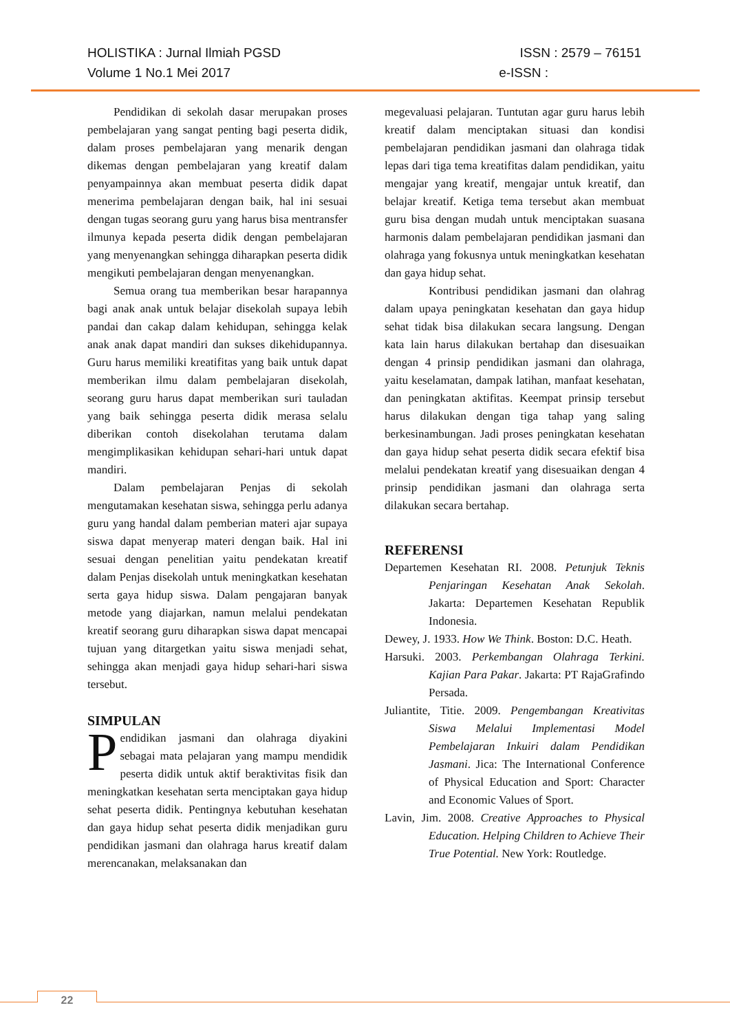HOLISTIKA : Jurnal Ilmiah PGSD ISSN : 2579 – 76151
Volume 1 No.1 Mei 2017 e-ISSN :
Pendidikan di sekolah dasar merupakan proses pembelajaran yang sangat penting bagi peserta didik, dalam proses pembelajaran yang menarik dengan dikemas dengan pembelajaran yang kreatif dalam penyampainnya akan membuat peserta didik dapat menerima pembelajaran dengan baik, hal ini sesuai dengan tugas seorang guru yang harus bisa mentransfer ilmunya kepada peserta didik dengan pembelajaran yang menyenangkan sehingga diharapkan peserta didik mengikuti pembelajaran dengan menyenangkan.
Semua orang tua memberikan besar harapannya bagi anak anak untuk belajar disekolah supaya lebih pandai dan cakap dalam kehidupan, sehingga kelak anak anak dapat mandiri dan sukses dikehidupannya. Guru harus memiliki kreatifitas yang baik untuk dapat memberikan ilmu dalam pembelajaran disekolah, seorang guru harus dapat memberikan suri tauladan yang baik sehingga peserta didik merasa selalu diberikan contoh disekolahan terutama dalam mengimplikasikan kehidupan sehari-hari untuk dapat mandiri.
Dalam pembelajaran Penjas di sekolah mengutamakan kesehatan siswa, sehingga perlu adanya guru yang handal dalam pemberian materi ajar supaya siswa dapat menyerap materi dengan baik. Hal ini sesuai dengan penelitian yaitu pendekatan kreatif dalam Penjas disekolah untuk meningkatkan kesehatan serta gaya hidup siswa. Dalam pengajaran banyak metode yang diajarkan, namun melalui pendekatan kreatif seorang guru diharapkan siswa dapat mencapai tujuan yang ditargetkan yaitu siswa menjadi sehat, sehingga akan menjadi gaya hidup sehari-hari siswa tersebut.
SIMPULAN
Pendidikan jasmani dan olahraga diyakini sebagai mata pelajaran yang mampu mendidik peserta didik untuk aktif beraktivitas fisik dan meningkatkan kesehatan serta menciptakan gaya hidup sehat peserta didik. Pentingnya kebutuhan kesehatan dan gaya hidup sehat peserta didik menjadikan guru pendidikan jasmani dan olahraga harus kreatif dalam merencanakan, melaksanakan dan
megevaluasi pelajaran. Tuntutan agar guru harus lebih kreatif dalam menciptakan situasi dan kondisi pembelajaran pendidikan jasmani dan olahraga tidak lepas dari tiga tema kreatifitas dalam pendidikan, yaitu mengajar yang kreatif, mengajar untuk kreatif, dan belajar kreatif. Ketiga tema tersebut akan membuat guru bisa dengan mudah untuk menciptakan suasana harmonis dalam pembelajaran pendidikan jasmani dan olahraga yang fokusnya untuk meningkatkan kesehatan dan gaya hidup sehat.
Kontribusi pendidikan jasmani dan olahrag dalam upaya peningkatan kesehatan dan gaya hidup sehat tidak bisa dilakukan secara langsung. Dengan kata lain harus dilakukan bertahap dan disesuaikan dengan 4 prinsip pendidikan jasmani dan olahraga, yaitu keselamatan, dampak latihan, manfaat kesehatan, dan peningkatan aktifitas. Keempat prinsip tersebut harus dilakukan dengan tiga tahap yang saling berkesinambungan. Jadi proses peningkatan kesehatan dan gaya hidup sehat peserta didik secara efektif bisa melalui pendekatan kreatif yang disesuaikan dengan 4 prinsip pendidikan jasmani dan olahraga serta dilakukan secara bertahap.
REFERENSI
Departemen Kesehatan RI. 2008. Petunjuk Teknis Penjaringan Kesehatan Anak Sekolah. Jakarta: Departemen Kesehatan Republik Indonesia.
Dewey, J. 1933. How We Think. Boston: D.C. Heath.
Harsuki. 2003. Perkembangan Olahraga Terkini. Kajian Para Pakar. Jakarta: PT RajaGrafindo Persada.
Juliantite, Titie. 2009. Pengembangan Kreativitas Siswa Melalui Implementasi Model Pembelajaran Inkuiri dalam Pendidikan Jasmani. Jica: The International Conference of Physical Education and Sport: Character and Economic Values of Sport.
Lavin, Jim. 2008. Creative Approaches to Physical Education. Helping Children to Achieve Their True Potential. New York: Routledge.
22